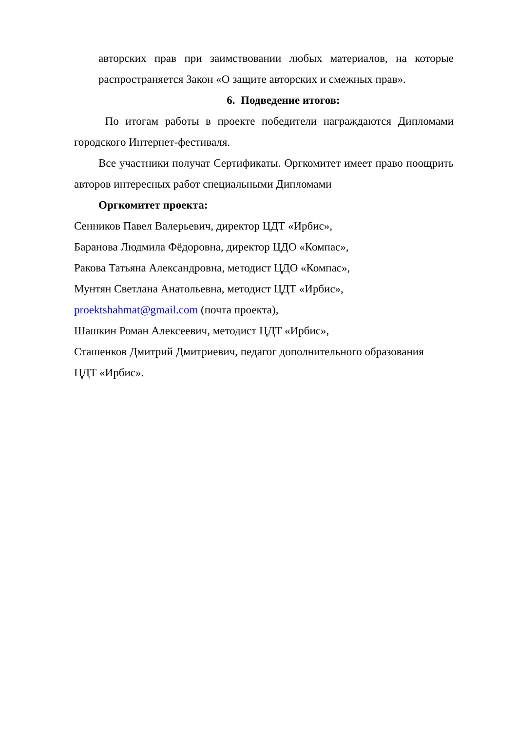авторских прав при заимствовании любых материалов, на которые
распространяется Закон «О защите авторских и смежных прав».
6. Подведение итогов:
По итогам работы в проекте победители награждаются Дипломами городского Интернет-фестиваля.
Все участники получат Сертификаты. Оргкомитет имеет право поощрить авторов интересных работ специальными Дипломами
Оргкомитет проекта:
Сенников Павел Валерьевич, директор ЦДТ «Ирбис»,
Баранова Людмила Фёдоровна, директор ЦДО «Компас»,
Ракова Татьяна Александровна, методист ЦДО «Компас»,
Мунтян Светлана Анатольевна, методист ЦДТ «Ирбис»,
proektshahmat@gmail.com (почта проекта),
Шашкин Роман Алексеевич, методист ЦДТ «Ирбис»,
Сташенков Дмитрий Дмитриевич, педагог дополнительного образования
ЦДТ «Ирбис».